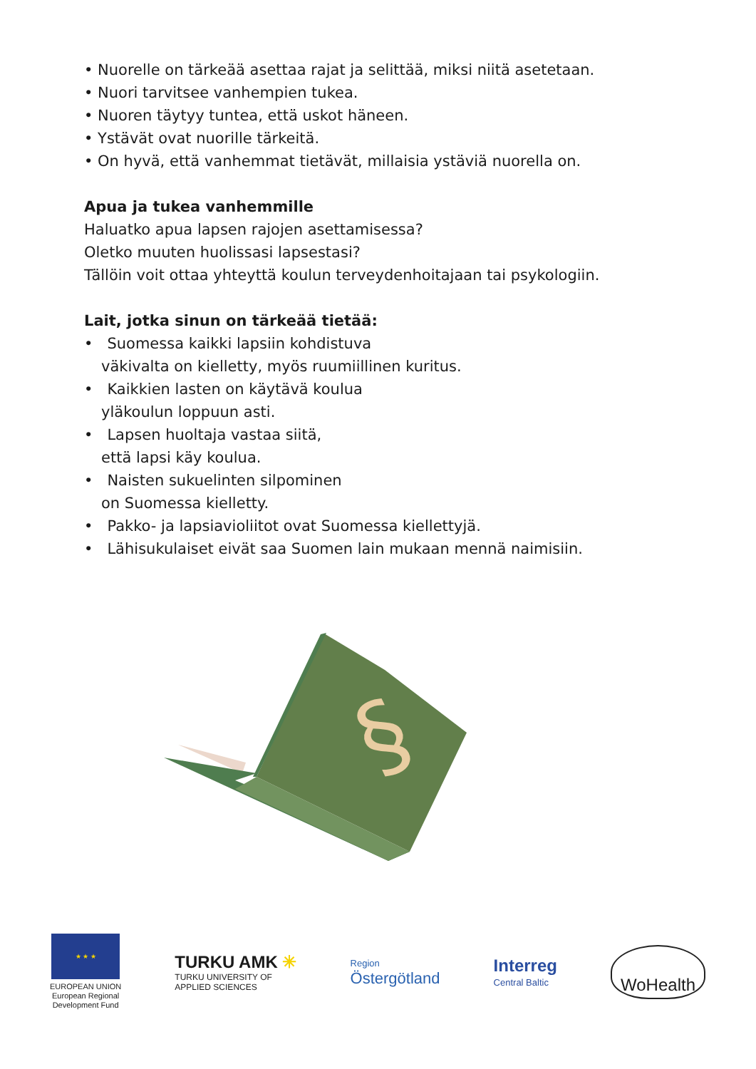• Nuorelle on tärkeää asettaa rajat ja selittää, miksi niitä asetetaan.
• Nuori tarvitsee vanhempien tukea.
• Nuoren täytyy tuntea, että uskot häneen.
• Ystävät ovat nuorille tärkeitä.
• On hyvä, että vanhemmat tietävät, millaisia ystäviä nuorella on.
Apua ja tukea vanhemmille
Haluatko apua lapsen rajojen asettamisessa?
Oletko muuten huolissasi lapsestasi?
Tällöin voit ottaa yhteyttä koulun terveydenhoitajaan tai psykologiin.
Lait, jotka sinun on tärkeää tietää:
• Suomessa kaikki lapsiin kohdistuva
väkivalta on kielletty, myös ruumiillinen kuritus.
• Kaikkien lasten on käytävä koulua
yläkoulun loppuun asti.
• Lapsen huoltaja vastaa siitä,
että lapsi käy koulua.
• Naisten sukuelinten silpominen
on Suomessa kielletty.
• Pakko- ja lapsiavioliitot ovat Suomessa kiellettyjä.
• Lähisukulaiset eivät saa Suomen lain mukaan mennä naimisiin.
§
★ ★ ★
EUROPEAN UNION
European Regional
Development Fund
TURKU AMK ✳
TURKU UNIVERSITY OF
APPLIED SCIENCES
Region
Östergötland
Interreg
Central Baltic
WoHealth